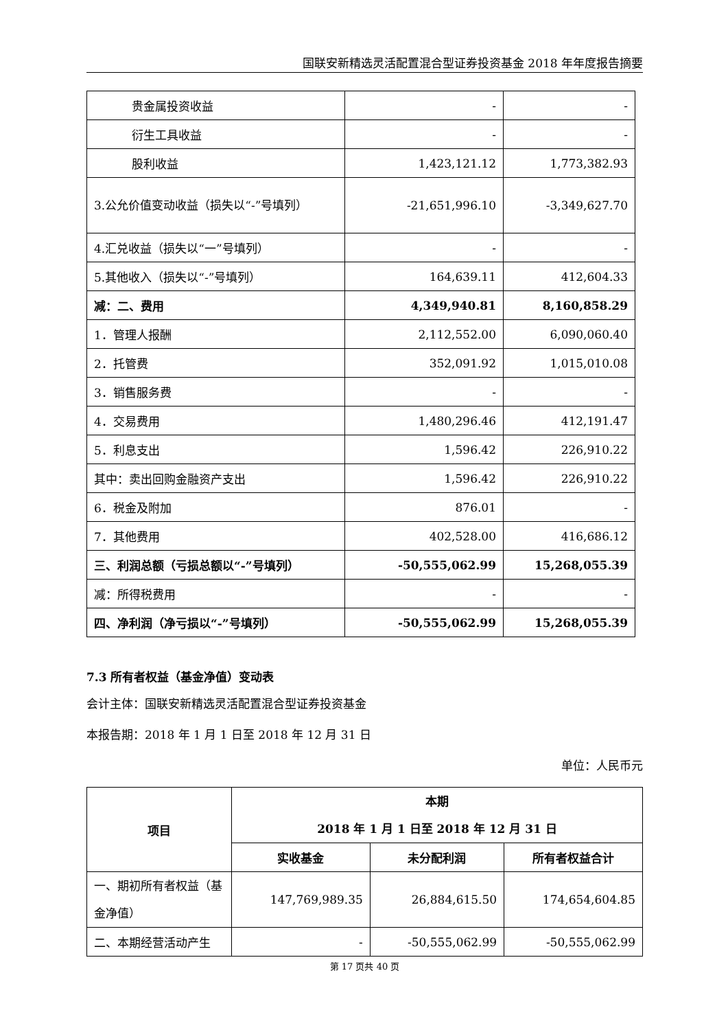国联安新精选灵活配置混合型证券投资基金 2018 年年度报告摘要
| 贵金属投资收益 | - | - |
| 衍生工具收益 | - | - |
| 股利收益 | 1,423,121.12 | 1,773,382.93 |
| 3.公允价值变动收益（损失以“-”号填列） | -21,651,996.10 | -3,349,627.70 |
| 4.汇兑收益（损失以“一”号填列） | - | - |
| 5.其他收入（损失以“-”号填列） | 164,639.11 | 412,604.33 |
| 减：二、费用 | 4,349,940.81 | 8,160,858.29 |
| 1．管理人报酬 | 2,112,552.00 | 6,090,060.40 |
| 2．托管费 | 352,091.92 | 1,015,010.08 |
| 3．销售服务费 | - | - |
| 4．交易费用 | 1,480,296.46 | 412,191.47 |
| 5．利息支出 | 1,596.42 | 226,910.22 |
| 其中：卖出回购金融资产支出 | 1,596.42 | 226,910.22 |
| 6．税金及附加 | 876.01 | - |
| 7．其他费用 | 402,528.00 | 416,686.12 |
| 三、利润总额（亏损总额以“-”号填列） | -50,555,062.99 | 15,268,055.39 |
| 减：所得税费用 | - | - |
| 四、净利润（净亏损以“-”号填列） | -50,555,062.99 | 15,268,055.39 |
7.3 所有者权益（基金净值）变动表
会计主体：国联安新精选灵活配置混合型证券投资基金
本报告期：2018 年 1 月 1 日至 2018 年 12 月 31 日
单位：人民币元
| 项目 | 本期 2018 年 1 月 1 日至 2018 年 12 月 31 日 | | |
| --- | --- | --- | --- |
| | 实收基金 | 未分配利润 | 所有者权益合计 |
| 一、期初所有者权益（基金净值） | 147,769,989.35 | 26,884,615.50 | 174,654,604.85 |
| 二、本期经营活动产生 | - | -50,555,062.99 | -50,555,062.99 |
第 17 页共 40 页